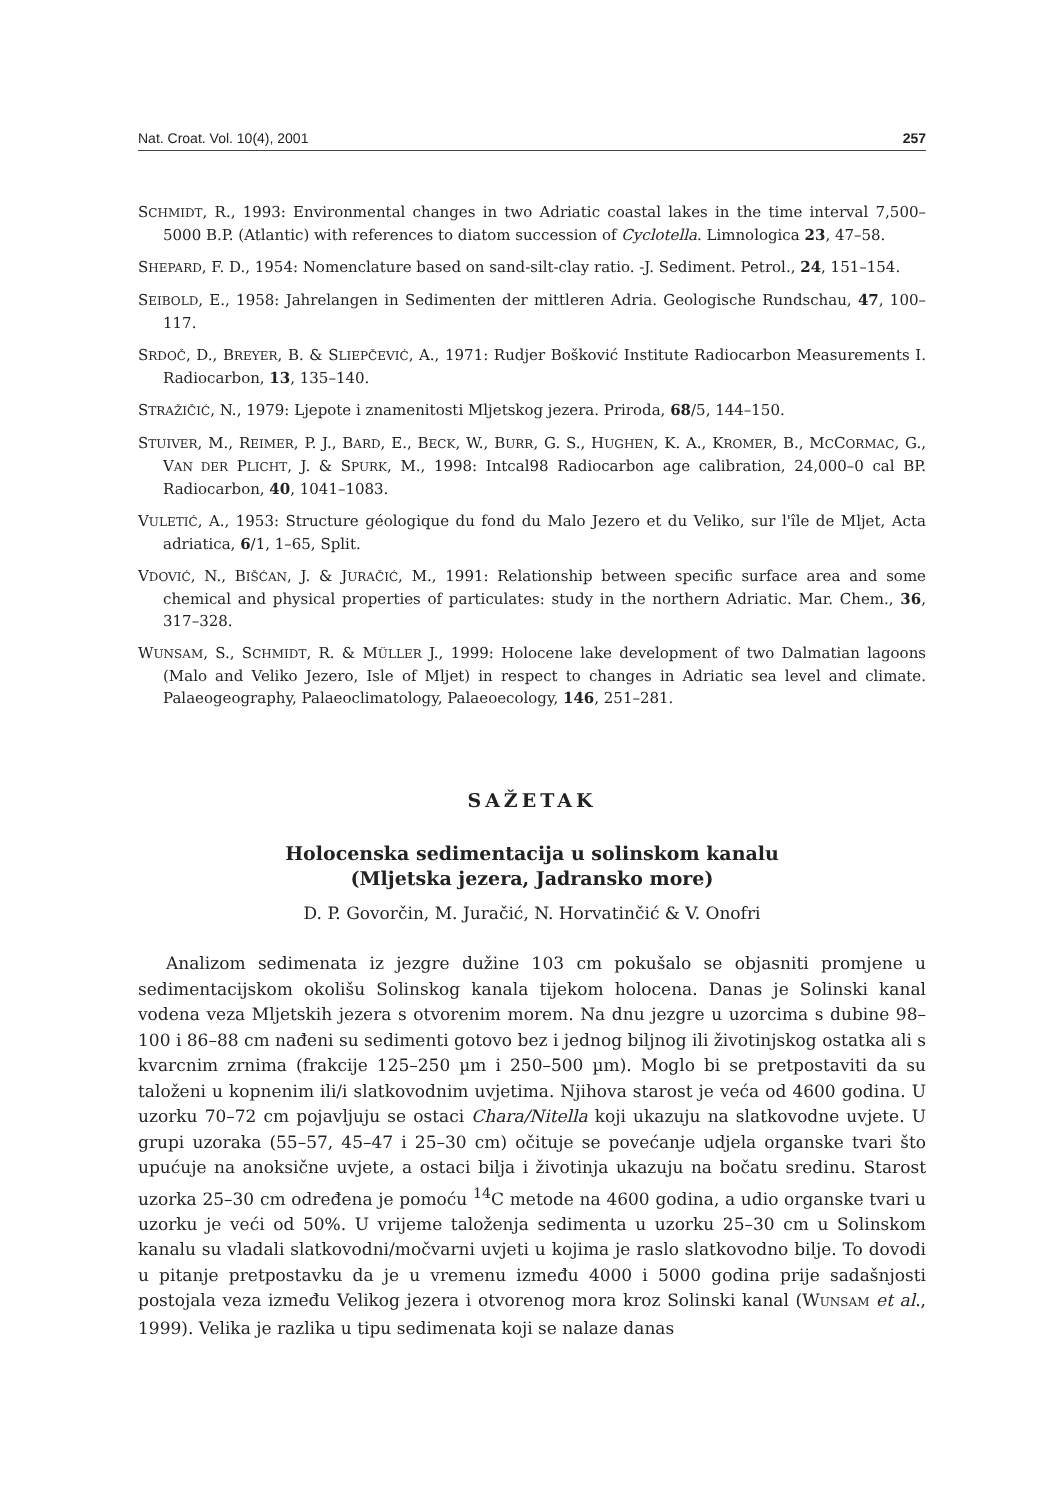Nat. Croat. Vol. 10(4), 2001 257
SCHMIDT, R., 1993: Environmental changes in two Adriatic coastal lakes in the time interval 7,500–5000 B.P. (Atlantic) with references to diatom succession of Cyclotella. Limnologica 23, 47–58.
SHEPARD, F. D., 1954: Nomenclature based on sand-silt-clay ratio. -J. Sediment. Petrol., 24, 151–154.
SEIBOLD, E., 1958: Jahrelangen in Sedimenten der mittleren Adria. Geologische Rundschau, 47, 100–117.
SRDOČ, D., BREYER, B. & SLIEPČEVIĆ, A., 1971: Rudjer Bošković Institute Radiocarbon Measurements I. Radiocarbon, 13, 135–140.
STRAŽIČIĆ, N., 1979: Ljepote i znamenitosti Mljetskog jezera. Priroda, 68/5, 144–150.
STUIVER, M., REIMER, P. J., BARD, E., BECK, W., BURR, G. S., HUGHEN, K. A., KROMER, B., MCCORMAC, G., VAN DER PLICHT, J. & SPURK, M., 1998: Intcal98 Radiocarbon age calibration, 24,000–0 cal BP. Radiocarbon, 40, 1041–1083.
VULETIĆ, A., 1953: Structure géologique du fond du Malo Jezero et du Veliko, sur l'île de Mljet, Acta adriatica, 6/1, 1–65, Split.
VDOVIĆ, N., BIŠĆAN, J. & JURAČIĆ, M., 1991: Relationship between specific surface area and some chemical and physical properties of particulates: study in the northern Adriatic. Mar. Chem., 36, 317–328.
WUNSAM, S., SCHMIDT, R. & MÜLLER J., 1999: Holocene lake development of two Dalmatian lagoons (Malo and Veliko Jezero, Isle of Mljet) in respect to changes in Adriatic sea level and climate. Palaeogeography, Palaeoclimatology, Palaeoecology, 146, 251–281.
SAŽETAK
Holocenska sedimentacija u solinskom kanalu
(Mljetska jezera, Jadransko more)
D. P. Govorčin, M. Juračić, N. Horvatinčić & V. Onofri
Analizom sedimenata iz jezgre dužine 103 cm pokušalo se objasniti promjene u sedimentacijskom okolišu Solinskog kanala tijekom holocena. Danas je Solinski kanal vodena veza Mljetskih jezera s otvorenim morem. Na dnu jezgre u uzorcima s dubine 98–100 i 86–88 cm nađeni su sedimenti gotovo bez i jednog biljnog ili životinjskog ostatka ali s kvarcnim zrnima (frakcije 125–250 µm i 250–500 µm). Moglo bi se pretpostaviti da su taloženi u kopnenim ili/i slatkovodnim uvjetima. Njihova starost je veća od 4600 godina. U uzorku 70–72 cm pojavljuju se ostaci Chara/Nitella koji ukazuju na slatkovodne uvjete. U grupi uzoraka (55–57, 45–47 i 25–30 cm) očituje se povećanje udjela organske tvari što upućuje na anoksične uvjete, a ostaci bilja i životinja ukazuju na bočatu sredinu. Starost uzorka 25–30 cm određena je pomoću <sup>14</sup>C metode na 4600 godina, a udio organske tvari u uzorku je veći od 50%. U vrijeme taloženja sedimenta u uzorku 25–30 cm u Solinskom kanalu su vladali slatkovodni/močvarni uvjeti u kojima je raslo slatkovodno bilje. To dovodi u pitanje pretpostavku da je u vremenu između 4000 i 5000 godina prije sadašnjosti postojala veza između Velikog jezera i otvorenog mora kroz Solinski kanal (WUNSAM et al., 1999). Velika je razlika u tipu sedimenata koji se nalaze danas